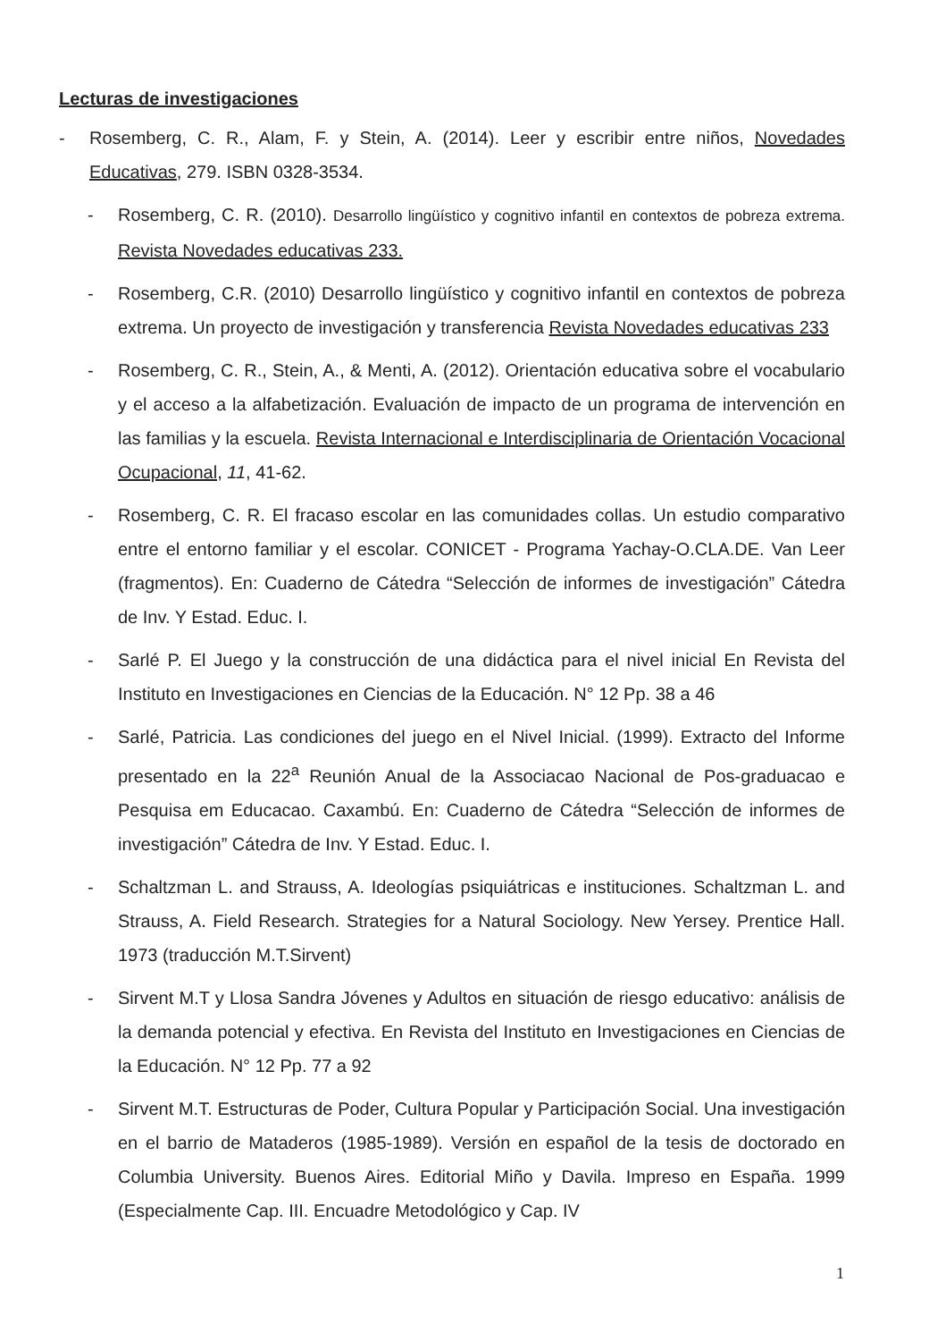Lecturas de investigaciones
- Rosemberg, C. R., Alam, F. y Stein, A. (2014). Leer y escribir entre niños, Novedades Educativas, 279. ISBN 0328-3534.
- Rosemberg, C. R. (2010). Desarrollo lingüístico y cognitivo infantil en contextos de pobreza extrema. Revista Novedades educativas 233.
- Rosemberg, C.R. (2010) Desarrollo lingüístico y cognitivo infantil en contextos de pobreza extrema. Un proyecto de investigación y transferencia Revista Novedades educativas 233
- Rosemberg, C. R., Stein, A., & Menti, A. (2012). Orientación educativa sobre el vocabulario y el acceso a la alfabetización. Evaluación de impacto de un programa de intervención en las familias y la escuela. Revista Internacional e Interdisciplinaria de Orientación Vocacional Ocupacional, 11, 41-62.
- Rosemberg, C. R. El fracaso escolar en las comunidades collas. Un estudio comparativo entre el entorno familiar y el escolar. CONICET - Programa Yachay-O.CLA.DE. Van Leer (fragmentos). En: Cuaderno de Cátedra “Selección de informes de investigación” Cátedra de Inv. Y Estad. Educ. I.
- Sarlé P. El Juego y la construcción de una didáctica para el nivel inicial En Revista del Instituto en Investigaciones en Ciencias de la Educación. N° 12 Pp. 38 a 46
- Sarlé, Patricia. Las condiciones del juego en el Nivel Inicial. (1999). Extracto del Informe presentado en la 22<sup>a</sup> Reunión Anual de la Associacao Nacional de Pos-graduacao e Pesquisa em Educacao. Caxambú. En: Cuaderno de Cátedra “Selección de informes de investigación” Cátedra de Inv. Y Estad. Educ. I.
- Schaltzman L. and Strauss, A. Ideologías psiquiátricas e instituciones. Schaltzman L. and Strauss, A. Field Research. Strategies for a Natural Sociology. New Yersey. Prentice Hall. 1973 (traducción M.T.Sirvent)
- Sirvent M.T y Llosa Sandra Jóvenes y Adultos en situación de riesgo educativo: análisis de la demanda potencial y efectiva. En Revista del Instituto en Investigaciones en Ciencias de la Educación. N° 12 Pp. 77 a 92
- Sirvent M.T. Estructuras de Poder, Cultura Popular y Participación Social. Una investigación en el barrio de Mataderos (1985-1989). Versión en español de la tesis de doctorado en Columbia University. Buenos Aires. Editorial Miño y Davila. Impreso en España. 1999 (Especialmente Cap. III. Encuadre Metodológico y Cap. IV
1